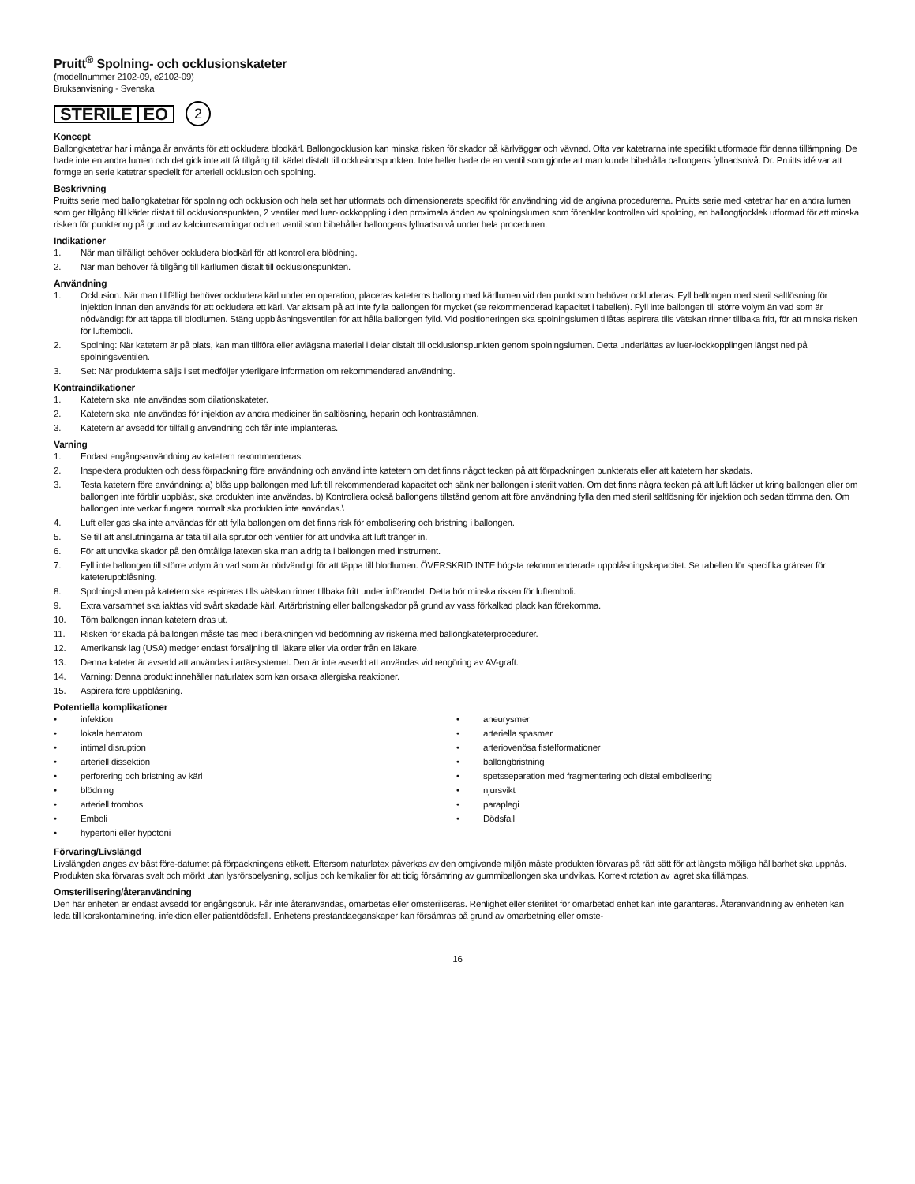Pruitt<sup>®</sup> Spolning- och ocklusionskateter
(modellnummer 2102-09, e2102-09)
Bruksanvisning - Svenska
STERILE EO
2
Koncept
Ballongkatetrar har i många år använts för att ockludera blodkärl. Ballongocklusion kan minska risken för skador på kärlväggar och vävnad. Ofta var katetrarna inte specifikt utformade för denna tillämpning. De hade inte en andra lumen och det gick inte att få tillgång till kärlet distalt till ocklusionspunkten. Inte heller hade de en ventil som gjorde att man kunde bibehålla ballongens fyllnadsnivå. Dr. Pruitts idé var att formge en serie katetrar speciellt för arteriell ocklusion och spolning.
Beskrivning
Pruitts serie med ballongkatetrar för spolning och ocklusion och hela set har utformats och dimensionerats specifikt för användning vid de angivna procedurerna. Pruitts serie med katetrar har en andra lumen som ger tillgång till kärlet distalt till ocklusionspunkten, 2 ventiler med luer-lockkoppling i den proximala änden av spolningslumen som förenklar kontrollen vid spolning, en ballongtjocklek utformad för att minska risken för punktering på grund av kalciumsamlingar och en ventil som bibehåller ballongens fyllnadsnivå under hela proceduren.
Indikationer
1. När man tillfälligt behöver ockludera blodkärl för att kontrollera blödning.
2. När man behöver få tillgång till kärllumen distalt till ocklusionspunkten.
Användning
1. Ocklusion: När man tillfälligt behöver ockludera kärl under en operation, placeras kateterns ballong med kärllumen vid den punkt som behöver ockluderas. Fyll ballongen med steril saltlösning för injektion innan den används för att ockludera ett kärl. Var aktsam på att inte fylla ballongen för mycket (se rekommenderad kapacitet i tabellen). Fyll inte ballongen till större volym än vad som är nödvändigt för att täppa till blodlumen. Stäng uppblåsningsventilen för att hålla ballongen fylld. Vid positioneringen ska spolningslumen tillåtas aspirera tills vätskan rinner tillbaka fritt, för att minska risken för luftemboli.
2. Spolning: När katetern är på plats, kan man tillföra eller avlägsna material i delar distalt till ocklusionspunkten genom spolningslumen. Detta underlättas av luer-lockkopplingen längst ned på spolningsventilen.
3. Set: När produkterna säljs i set medföljer ytterligare information om rekommenderad användning.
Kontraindikationer
1. Katetern ska inte användas som dilationskateter.
2. Katetern ska inte användas för injektion av andra mediciner än saltlösning, heparin och kontrastämnen.
3. Katetern är avsedd för tillfällig användning och får inte implanteras.
Varning
1. Endast engångsanvändning av katetern rekommenderas.
2. Inspektera produkten och dess förpackning före användning och använd inte katetern om det finns något tecken på att förpackningen punkterats eller att katetern har skadats.
3. Testa katetern före användning: a) blås upp ballongen med luft till rekommenderad kapacitet och sänk ner ballongen i sterilt vatten. Om det finns några tecken på att luft läcker ut kring ballongen eller om ballongen inte förblir uppblåst, ska produkten inte användas. b) Kontrollera också ballongens tillstånd genom att före användning fylla den med steril saltlösning för injektion och sedan tömma den. Om ballongen inte verkar fungera normalt ska produkten inte användas.\
4. Luft eller gas ska inte användas för att fylla ballongen om det finns risk för embolisering och bristning i ballongen.
5. Se till att anslutningarna är täta till alla sprutor och ventiler för att undvika att luft tränger in.
6. För att undvika skador på den ömtåliga latexen ska man aldrig ta i ballongen med instrument.
7. Fyll inte ballongen till större volym än vad som är nödvändigt för att täppa till blodlumen. ÖVERSKRID INTE högsta rekommenderade uppblåsningskapacitet. Se tabellen för specifika gränser för kateteruppblåsning.
8. Spolningslumen på katetern ska aspireras tills vätskan rinner tillbaka fritt under införandet. Detta bör minska risken för luftemboli.
9. Extra varsamhet ska iakttas vid svårt skadade kärl. Artärbristning eller ballongskador på grund av vass förkalkad plack kan förekomma.
10. Töm ballongen innan katetern dras ut.
11. Risken för skada på ballongen måste tas med i beräkningen vid bedömning av riskerna med ballongkateterprocedurer.
12. Amerikansk lag (USA) medger endast försäljning till läkare eller via order från en läkare.
13. Denna kateter är avsedd att användas i artärsystemet. Den är inte avsedd att användas vid rengöring av AV-graft.
14. Varning: Denna produkt innehåller naturlatex som kan orsaka allergiska reaktioner.
15. Aspirera före uppblåsning.
Potentiella komplikationer
• infektion
• lokala hematom
• intimal disruption
• arteriell dissektion
• perforering och bristning av kärl
• blödning
• arteriell trombos
• Emboli
• hypertoni eller hypotoni
• aneurysmer
• arteriella spasmer
• arteriovenösa fistelformationer
• ballongbristning
• spetsseparation med fragmentering och distal embolisering
• njursvikt
• paraplegi
• Dödsfall
Förvaring/Livslängd
Livslängden anges av bäst före-datumet på förpackningens etikett. Eftersom naturlatex påverkas av den omgivande miljön måste produkten förvaras på rätt sätt för att längsta möjliga hållbarhet ska uppnås. Produkten ska förvaras svalt och mörkt utan lysrörsbelysning, solljus och kemikalier för att tidig försämring av gummiballongen ska undvikas. Korrekt rotation av lagret ska tillämpas.
Omsterilisering/återanvändning
Den här enheten är endast avsedd för engångsbruk. Får inte återanvändas, omarbetas eller omsteriliseras. Renlighet eller sterilitet för omarbetad enhet kan inte garanteras. Återanvändning av enheten kan leda till korskontaminering, infektion eller patientdödsfall. Enhetens prestandaeganskaper kan försämras på grund av omarbetning eller omste-
16